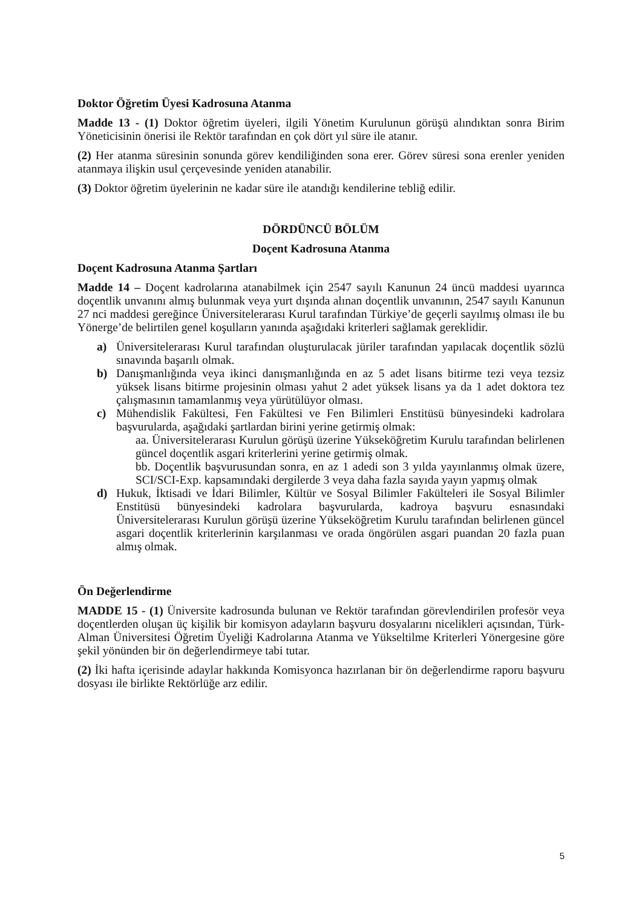Doktor Öğretim Üyesi Kadrosuna Atanma
Madde 13 - (1) Doktor öğretim üyeleri, ilgili Yönetim Kurulunun görüşü alındıktan sonra Birim Yöneticisinin önerisi ile Rektör tarafından en çok dört yıl süre ile atanır.
(2) Her atanma süresinin sonunda görev kendiliğinden sona erer. Görev süresi sona erenler yeniden atanmaya ilişkin usul çerçevesinde yeniden atanabilir.
(3) Doktor öğretim üyelerinin ne kadar süre ile atandığı kendilerine tebliğ edilir.
DÖRDÜNCÜ BÖLÜM
Doçent Kadrosuna Atanma
Doçent Kadrosuna Atanma Şartları
Madde 14 – Doçent kadrolarına atanabilmek için 2547 sayılı Kanunun 24 üncü maddesi uyarınca doçentlik unvanını almış bulunmak veya yurt dışında alınan doçentlik unvanının, 2547 sayılı Kanunun 27 nci maddesi gereğince Üniversitelerarası Kurul tarafından Türkiye’de geçerli sayılmış olması ile bu Yönerge’de belirtilen genel koşulların yanında aşağıdaki kriterleri sağlamak gereklidir.
a) Üniversitelerarası Kurul tarafından oluşturulacak jüriler tarafından yapılacak doçentlik sözlü sınavında başarılı olmak.
b) Danışmanlığında veya ikinci danışmanlığında en az 5 adet lisans bitirme tezi veya tezsiz yüksek lisans bitirme projesinin olması yahut 2 adet yüksek lisans ya da 1 adet doktora tez çalışmasının tamamlanmış veya yürütülüyor olması.
c) Mühendislik Fakültesi, Fen Fakültesi ve Fen Bilimleri Enstitüsü bünyesindeki kadrolara başvurularda, aşağıdaki şartlardan birini yerine getirmiş olmak:
aa. Üniversitelerarası Kurulun görüşü üzerine Yükseköğretim Kurulu tarafından belirlenen güncel doçentlik asgari kriterlerini yerine getirmiş olmak.
bb. Doçentlik başvurusundan sonra, en az 1 adedi son 3 yılda yayınlanmış olmak üzere, SCI/SCI-Exp. kapsamındaki dergilerde 3 veya daha fazla sayıda yayın yapmış olmak
d) Hukuk, İktisadi ve İdari Bilimler, Kültür ve Sosyal Bilimler Fakülteleri ile Sosyal Bilimler Enstitüsü bünyesindeki kadrolara başvurularda, kadroya başvuru esnasındaki Üniversitelerarası Kurulun görüşü üzerine Yükseköğretim Kurulu tarafından belirlenen güncel asgari doçentlik kriterlerinin karşılanması ve orada öngörülen asgari puandan 20 fazla puan almış olmak.
Ön Değerlendirme
MADDE 15 - (1) Üniversite kadrosunda bulunan ve Rektör tarafından görevlendirilen profesör veya doçentlerden oluşan üç kişilik bir komisyon adayların başvuru dosyalarını nicelikleri açısından, Türk-Alman Üniversitesi Öğretim Üyeliği Kadrolarına Atanma ve Yükseltilme Kriterleri Yönergesine göre şekil yönünden bir ön değerlendirmeye tabi tutar.
(2) İki hafta içerisinde adaylar hakkında Komisyonca hazırlanan bir ön değerlendirme raporu başvuru dosyası ile birlikte Rektörlüğe arz edilir.
5